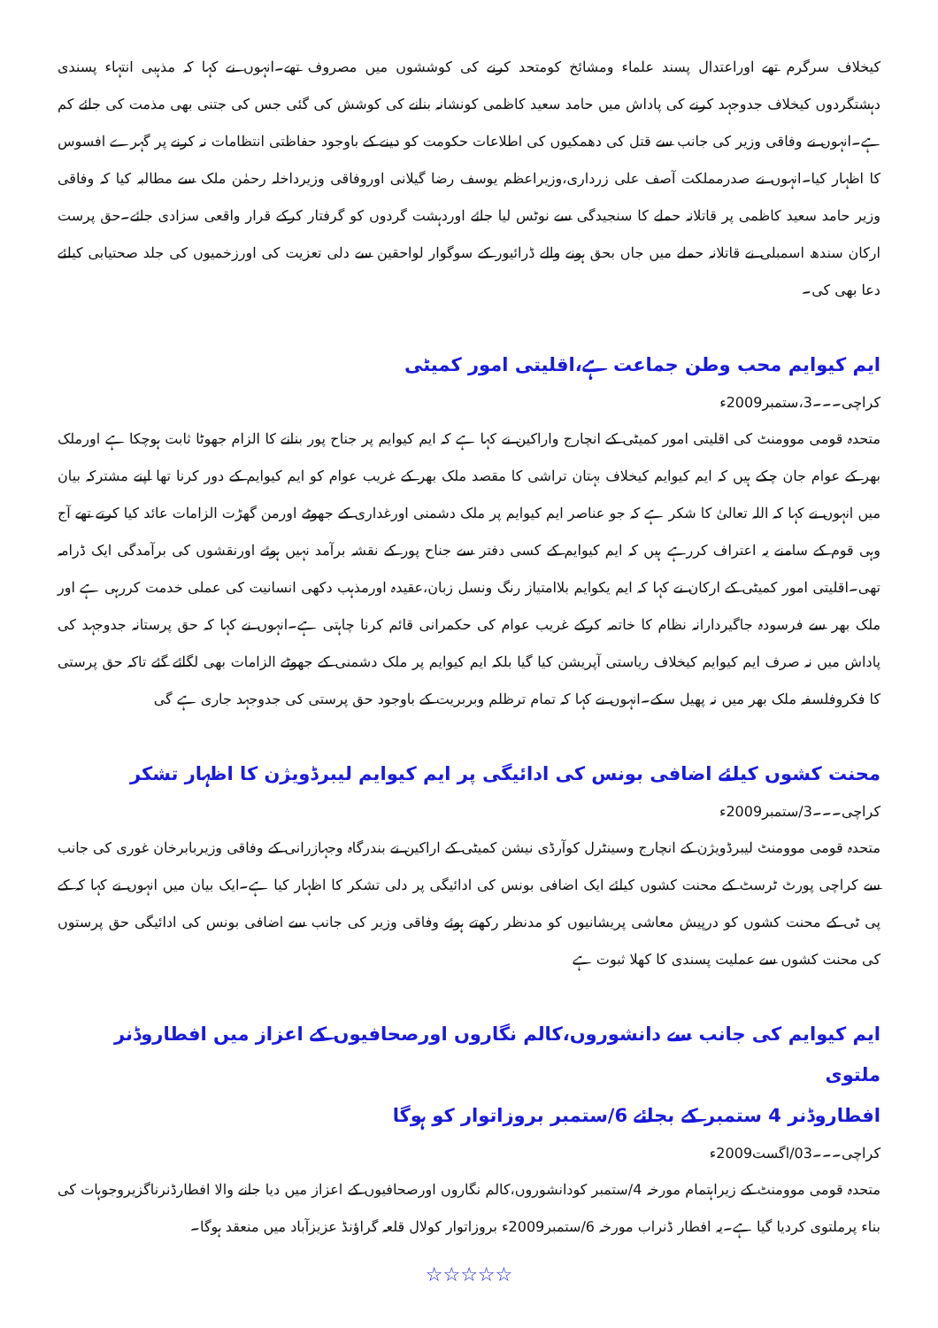کیخلاف سرگرم تھے اوراعتدال پسند علماء ومشائخ کومتحد کرنے کی کوششوں میں مصروف تھے۔انہوں نے کہا کہ مذہبی انتہاء پسندی دہشتگردوں کیخلاف جدوجہد کرنے کی پاداش میں حامد سعید کاظمی کونشانہ بنانے کی کوشش کی گئی جس کی جتنی بھی مذمت کی جائے کم ہے۔انہوں نے وفاقی وزیر کی جانب سے قتل کی دھمکیوں کی اطلاعات حکومت کو دینے کے باوجود حفاظتی انتظامات نہ کرنے پر گہرے افسوس کا اظہار کیا۔انہوں نے صدرمملکت آصف علی زرداری،وزیراعظم یوسف رضا گیلانی اوروفاقی وزیرداخلہ رحمٰن ملک سے مطالبہ کیا کہ وفاقی وزیر حامد سعید کاظمی پر قاتلانہ حملے کا سنجیدگی سے نوٹس لیا جائے اوردہشت گردوں کو گرفتار کرکے قرار واقعی سزادی جائے۔حق پرست ارکان سندھ اسمبلی نے قاتلانہ حملے میں جاں بحق ہونے والے ڈرائیور کے سوگوار لواحقین سے دلی تعزیت کی اورزخمیوں کی جلد صحتیابی کیلئے دعا بھی کی۔
ایم کیوایم محب وطن جماعت ہے،اقلیتی امور کمیٹی
کراچی۔۔۔3،ستمبر2009ء
متحدہ قومی موومنٹ کی اقلیتی امور کمیٹی کے انچارج واراکین نے کہا ہے کہ ایم کیوایم پر جناح پور بنانے کا الزام جھوٹا ثابت ہوچکا ہے اورملک بھر کے عوام جان چکے ہیں کہ ایم کیوایم کیخلاف بہتان تراشی کا مقصد ملک بھر کے غریب عوام کو ایم کیوایم کے دور کرنا تھا اپنے مشترکہ بیان میں انہوں نے کہا کہ اللہ تعالیٰ کا شکر ہے کہ جو عناصر ایم کیوایم پر ملک دشمنی اورغداری کے جھوٹے اورمن گھڑت الزامات عائد کیا کرتے تھے آج وہی قوم کے سامنے یہ اعتراف کررہے ہیں کہ ایم کیوایم کے کسی دفتر سے جناح پور کے نقشہ برآمد نہیں ہوئے اورنقشوں کی برآمدگی ایک ڈرامہ تھی۔اقلیتی امور کمیٹی کے ارکان نے کہا کہ ایم یکوایم بلاامتیاز رنگ ونسل زبان،عقیدہ اورمذہب دکھی انسانیت کی عملی خدمت کررہی ہے اور ملک بھر سے فرسودہ جاگیردارانہ نظام کا خاتمہ کرکے غریب عوام کی حکمرانی قائم کرنا چاہتی ہے۔انہوں نے کہا کہ حق پرستانہ جدوجہد کی پاداش میں نہ صرف ایم کیوایم کیخلاف ریاستی آپریشن کیا گیا بلکہ ایم کیوایم پر ملک دشمنی کے جھوٹے الزامات بھی لگائے گئے تاکہ حق پرستی کا فکروفلسفہ ملک بھر میں نہ پھیل سکے۔انہوں نے کہا کہ تمام ترظلم وبربریت کے باوجود حق پرستی کی جدوجہد جاری ہے گی
محنت کشوں کیلئے اضافی بونس کی ادائیگی پر ایم کیوایم لیبرڈویژن کا اظہار تشکر
کراچی۔۔۔3/ستمبر2009ء
متحدہ قومی موومنٹ لیبرڈویژن کے انچارج وسینٹرل کوآرڈی نیشن کمیٹی کے اراکین نے بندرگاہ وجہازرانی کے وفاقی وزیربابرخان غوری کی جانب سے کراچی پورٹ ٹرسٹ کے محنت کشوں کیلئے ایک اضافی بونس کی ادائیگی پر دلی تشکر کا اظہار کیا ہے۔ایک بیان میں انہوں نے کہا کہ کے پی ٹی کے محنت کشوں کو درپیش معاشی پریشانیوں کو مدنظر رکھتے ہوئے وفاقی وزیر کی جانب سے اضافی بونس کی ادائیگی حق پرستوں کی محنت کشوں سے عملیت پسندی کا کھلا ثبوت ہے
ایم کیوایم کی جانب سے دانشوروں،کالم نگاروں اورصحافیوں کے اعزاز میں افطاروڈنر ملتوی
افطاروڈنر 4 ستمبر کے بجائے 6/ستمبر بروزاتوار کو ہوگا
کراچی۔۔۔03/اگست2009ء
متحدہ قومی موومنٹ کے زیراہتمام مورخہ 4/ستمبر کودانشوروں،کالم نگاروں اورصحافیوں کے اعزاز میں دیا جانے والا افطارڈنرناگزیروجوہات کی بناء پرملتوی کردیا گیا ہے۔یہ افطار ڈنراب مورخہ 6/ستمبر2009ء بروزاتوار کولال قلعہ گراؤنڈ عزیزآباد میں منعقد ہوگا۔
☆☆☆☆☆